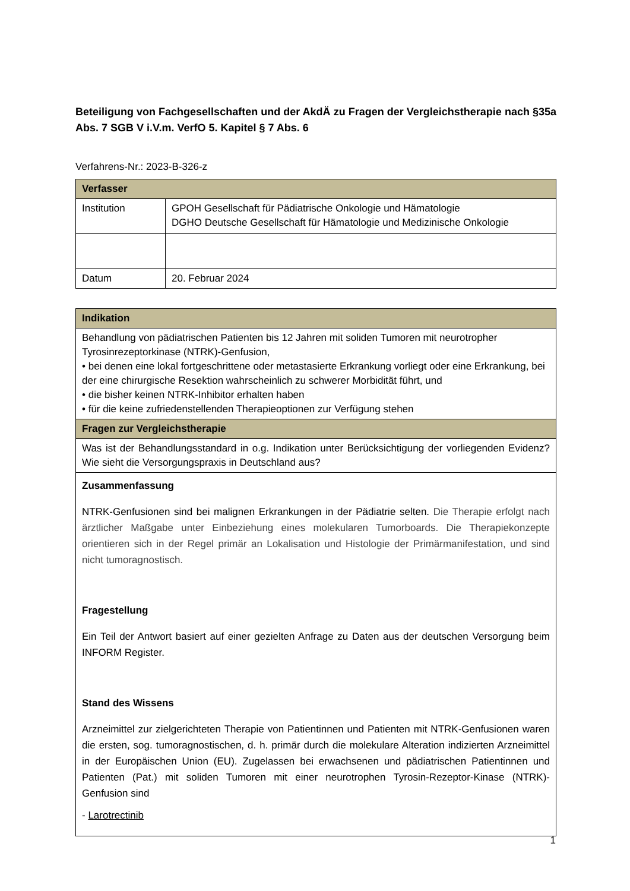Beteiligung von Fachgesellschaften und der AkdÄ zu Fragen der Vergleichstherapie nach §35a Abs. 7 SGB V i.V.m. VerfO 5. Kapitel § 7 Abs. 6
Verfahrens-Nr.: 2023-B-326-z
| Verfasser | |
| --- | --- |
| Institution | GPOH Gesellschaft für Pädiatrische Onkologie und Hämatologie DGHO Deutsche Gesellschaft für Hämatologie und Medizinische Onkologie |
| Datum | 20. Februar 2024 |
| Indikation |
| --- |
| Behandlung von pädiatrischen Patienten bis 12 Jahren mit soliden Tumoren mit neurotropher Tyrosinrezeptorkinase (NTRK)-Genfusion, • bei denen eine lokal fortgeschrittene oder metastasierte Erkrankung vorliegt oder eine Erkrankung, bei der eine chirurgische Resektion wahrscheinlich zu schwerer Morbidität führt, und • die bisher keinen NTRK-Inhibitor erhalten haben • für die keine zufriedenstellenden Therapieoptionen zur Verfügung stehen |
| Fragen zur Vergleichstherapie |
| Was ist der Behandlungsstandard in o.g. Indikation unter Berücksichtigung der vorliegenden Evidenz? Wie sieht die Versorgungspraxis in Deutschland aus? |
| Zusammenfassung NTRK-Genfusionen sind bei malignen Erkrankungen in der Pädiatrie selten. Die Therapie erfolgt nach ärztlicher Maßgabe unter Einbeziehung eines molekularen Tumorboards. Die Therapiekonzepte orientieren sich in der Regel primär an Lokalisation und Histologie der Primärmanifestation, und sind nicht tumoragnostisch. Fragestellung Ein Teil der Antwort basiert auf einer gezielten Anfrage zu Daten aus der deutschen Versorgung beim INFORM Register. Stand des Wissens Arzneimittel zur zielgerichteten Therapie von Patientinnen und Patienten mit NTRK-Genfusionen waren die ersten, sog. tumoragnostischen, d. h. primär durch die molekulare Alteration indizierten Arzneimittel in der Europäischen Union (EU). Zugelassen bei erwachsenen und pädiatrischen Patientinnen und Patienten (Pat.) mit soliden Tumoren mit einer neurotrophen Tyrosin-Rezeptor-Kinase (NTRK)-Genfusion sind - Larotrectinib |
1